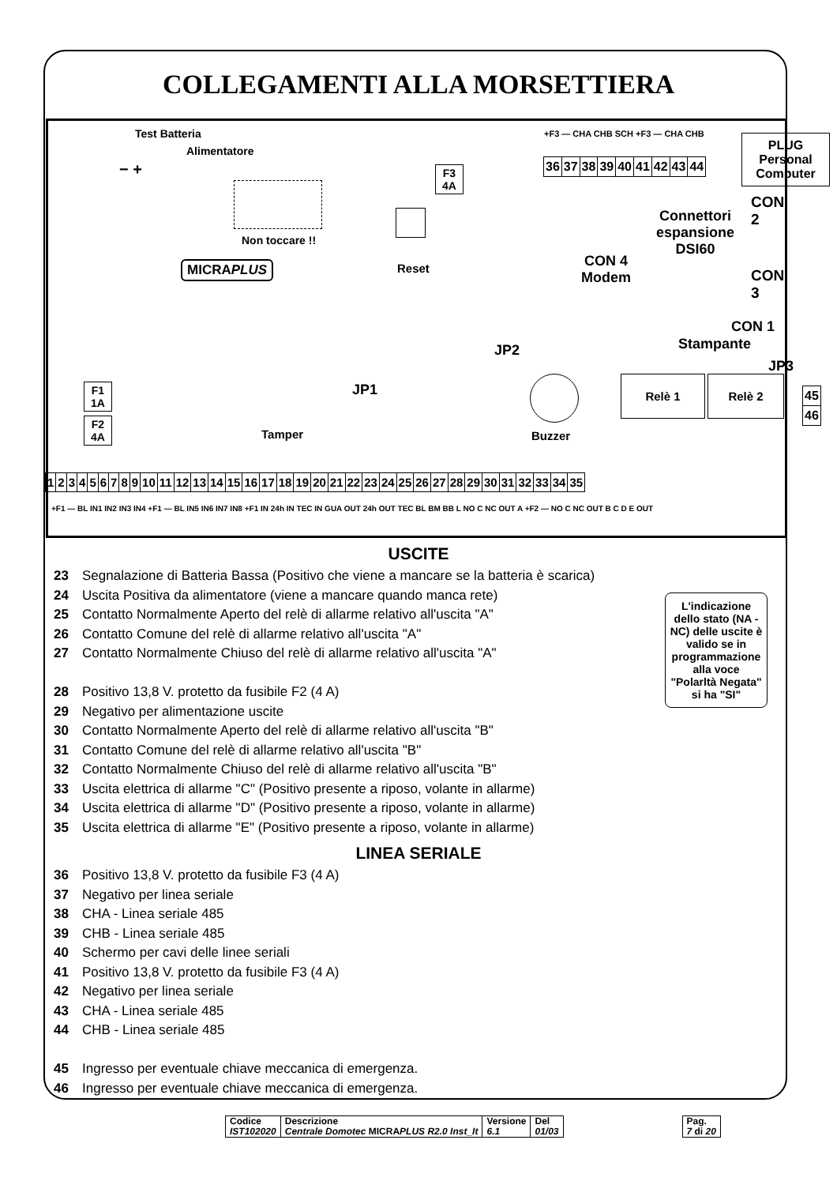COLLEGAMENTI ALLA MORSETTIERA
Test Batteria
Alimentatore
− +
Non toccare !!
MICRAPLUS
F3
4A
Reset
+F3 — CHA CHB SCH +F3 — CHA CHB
| 36 | 37 | 38 | 39 | 40 | 41 | 42 | 43 | 44 |
PLUG
Personal
Computer
CON 2
Connettori
espansione
DSI60
CON 4
Modem
CON 3
CON 1
Stampante
JP2
JP3
JP1
Buzzer
Relè 1 Relè 2
| 45 |
| 46 |
F1
1A
F2
4A
Tamper
| 1 | 2 | 3 | 4 | 5 | 6 | 7 | 8 | 9 | 10 | 11 | 12 | 13 | 14 | 15 | 16 | 17 | 18 | 19 | 20 | 21 | 22 | 23 | 24 | 25 | 26 | 27 | 28 | 29 | 30 | 31 | 32 | 33 | 34 | 35 |
+F1 — BL IN1 IN2 IN3 IN4 +F1 — BL IN5 IN6 IN7 IN8 +F1 IN 24h IN TEC IN GUA OUT 24h OUT TEC BL BM BB L NO C NC OUT A +F2 — NO C NC OUT B C D E OUT
USCITE
23 Segnalazione di Batteria Bassa (Positivo che viene a mancare se la batteria è scarica)
24 Uscita Positiva da alimentatore (viene a mancare quando manca rete)
25 Contatto Normalmente Aperto del relè di allarme relativo all'uscita "A"
26 Contatto Comune del relè di allarme relativo all'uscita "A"
27 Contatto Normalmente Chiuso del relè di allarme relativo all'uscita "A"
28 Positivo 13,8 V. protetto da fusibile F2 (4 A)
29 Negativo per alimentazione uscite
30 Contatto Normalmente Aperto del relè di allarme relativo all'uscita "B"
31 Contatto Comune del relè di allarme relativo all'uscita "B"
32 Contatto Normalmente Chiuso del relè di allarme relativo all'uscita "B"
33 Uscita elettrica di allarme "C" (Positivo presente a riposo, volante in allarme)
34 Uscita elettrica di allarme "D" (Positivo presente a riposo, volante in allarme)
35 Uscita elettrica di allarme "E" (Positivo presente a riposo, volante in allarme)
LINEA SERIALE
36 Positivo 13,8 V. protetto da fusibile F3 (4 A)
37 Negativo per linea seriale
38 CHA - Linea seriale 485
39 CHB - Linea seriale 485
40 Schermo per cavi delle linee seriali
41 Positivo 13,8 V. protetto da fusibile F3 (4 A)
42 Negativo per linea seriale
43 CHA - Linea seriale 485
44 CHB - Linea seriale 485
45 Ingresso per eventuale chiave meccanica di emergenza.
46 Ingresso per eventuale chiave meccanica di emergenza.
L'indicazione dello stato (NA - NC) delle uscite è valido se in programmazione alla voce "Polarltà Negata" si ha "SI"
| Codice IST102020 | Descrizione Centrale Domotec MICRA PLUS R2.0 Inst_It | Versione 6.1 | Del 01/03 | | Pag. 7 di 20 |